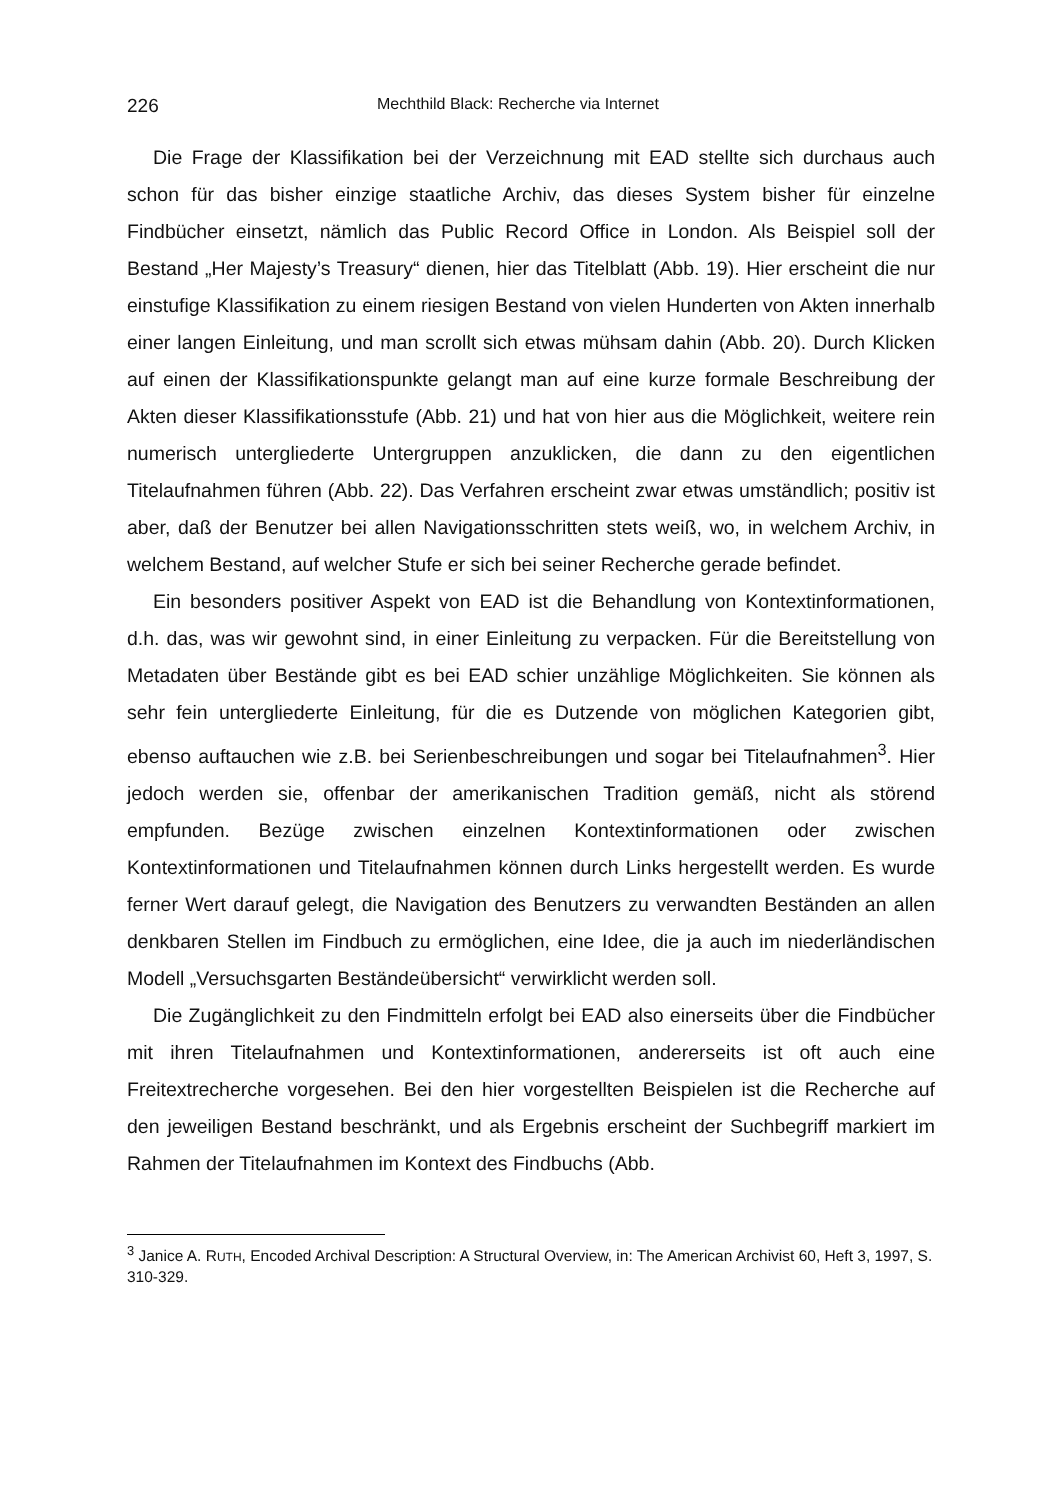226 Mechthild Black: Recherche via Internet
Die Frage der Klassifikation bei der Verzeichnung mit EAD stellte sich durchaus auch schon für das bisher einzige staatliche Archiv, das dieses System bisher für einzelne Findbücher einsetzt, nämlich das Public Record Office in London. Als Beispiel soll der Bestand „Her Majesty’s Treasury“ dienen, hier das Titelblatt (Abb. 19). Hier erscheint die nur einstufige Klassifikation zu einem riesigen Bestand von vielen Hunderten von Akten innerhalb einer langen Einleitung, und man scrollt sich etwas mühsam dahin (Abb. 20). Durch Klicken auf einen der Klassifikationspunkte gelangt man auf eine kurze formale Beschreibung der Akten dieser Klassifikationsstufe (Abb. 21) und hat von hier aus die Möglichkeit, weitere rein numerisch untergliederte Untergruppen anzuklicken, die dann zu den eigentlichen Titelaufnahmen führen (Abb. 22). Das Verfahren erscheint zwar etwas umständlich; positiv ist aber, daß der Benutzer bei allen Navigationsschritten stets weiß, wo, in welchem Archiv, in welchem Bestand, auf welcher Stufe er sich bei seiner Recherche gerade befindet.
Ein besonders positiver Aspekt von EAD ist die Behandlung von Kontextinformationen, d.h. das, was wir gewohnt sind, in einer Einleitung zu verpacken. Für die Bereitstellung von Metadaten über Bestände gibt es bei EAD schier unzählige Möglichkeiten. Sie können als sehr fein untergliederte Einleitung, für die es Dutzende von möglichen Kategorien gibt, ebenso auftauchen wie z.B. bei Serienbeschreibungen und sogar bei Titelaufnahmen<sup>3</sup>. Hier jedoch werden sie, offenbar der amerikanischen Tradition gemäß, nicht als störend empfunden. Bezüge zwischen einzelnen Kontextinformationen oder zwischen Kontextinformationen und Titelaufnahmen können durch Links hergestellt werden. Es wurde ferner Wert darauf gelegt, die Navigation des Benutzers zu verwandten Beständen an allen denkbaren Stellen im Findbuch zu ermöglichen, eine Idee, die ja auch im niederländischen Modell „Versuchsgarten Beständeübersicht“ verwirklicht werden soll.
Die Zugänglichkeit zu den Findmitteln erfolgt bei EAD also einerseits über die Findbücher mit ihren Titelaufnahmen und Kontextinformationen, andererseits ist oft auch eine Freitextrecherche vorgesehen. Bei den hier vorgestellten Beispielen ist die Recherche auf den jeweiligen Bestand beschränkt, und als Ergebnis erscheint der Suchbegriff markiert im Rahmen der Titelaufnahmen im Kontext des Findbuchs (Abb.
<sup>3</sup> Janice A. RUTH, Encoded Archival Description: A Structural Overview, in: The American Archivist 60, Heft 3, 1997, S. 310-329.